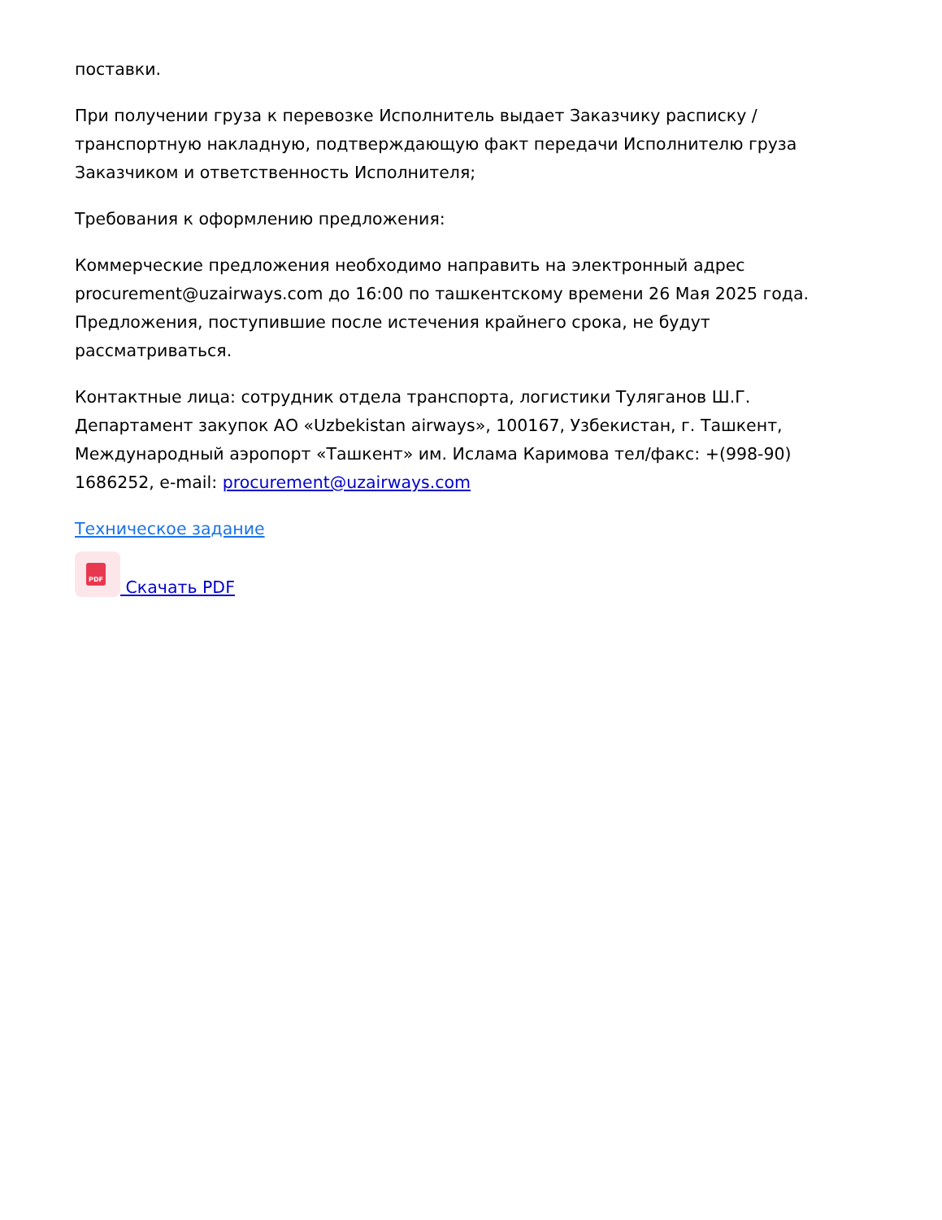поставки.
При получении груза к перевозке Исполнитель выдает Заказчику расписку / транспортную накладную, подтверждающую факт передачи Исполнителю груза Заказчиком и ответственность Исполнителя;
Требования к оформлению предложения:
Коммерческие предложения необходимо направить на электронный адрес procurement@uzairways.com до 16:00 по ташкентскому времени 26 Мая 2025 года. Предложения, поступившие после истечения крайнего срока, не будут рассматриваться.
Контактные лица: сотрудник отдела транспорта, логистики Туляганов Ш.Г. Департамент закупок АО «Uzbekistan airways», 100167, Узбекистан, г. Ташкент, Международный аэропорт «Ташкент» им. Ислама Каримова тел/факс: +(998-90) 1686252, e-mail: procurement@uzairways.com
Техническое задание
PDF Скачать PDF